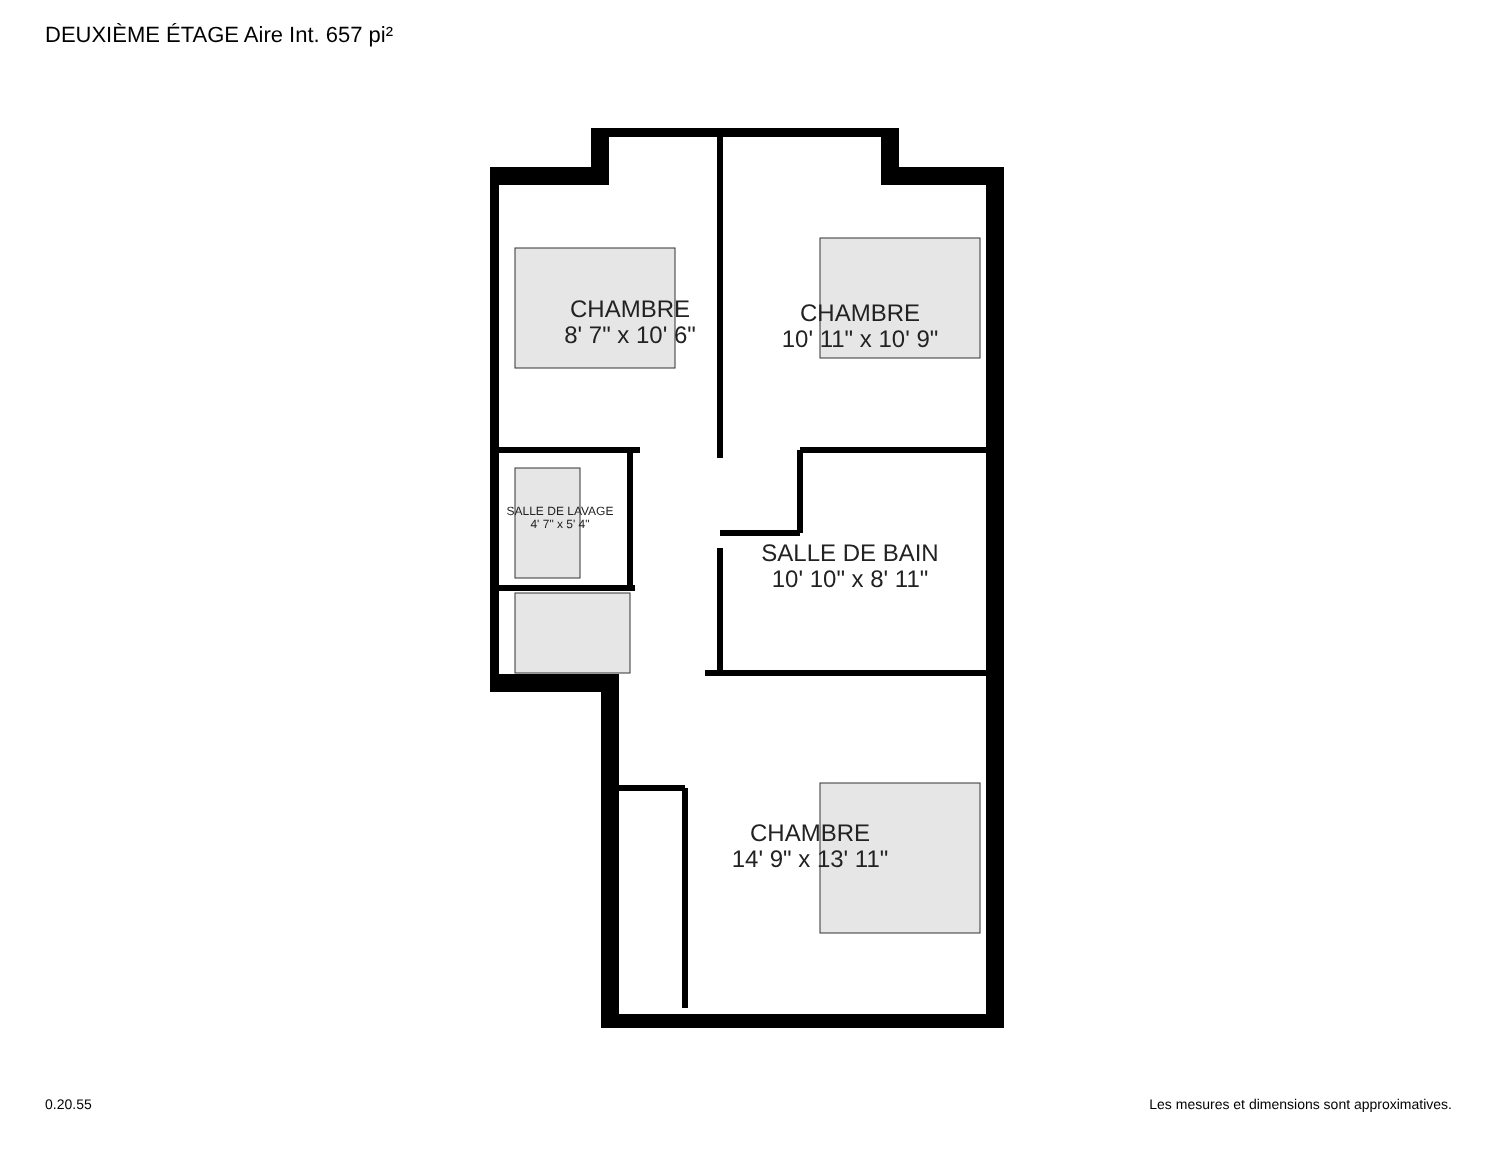DEUXIÈME ÉTAGE Aire Int. 657 pi²
CHAMBRE
8' 7" x 10' 6"
CHAMBRE
10' 11" x 10' 9"
SALLE DE LAVAGE
4' 7" x 5' 4"
SALLE DE BAIN
10' 10" x 8' 11"
CHAMBRE
14' 9" x 13' 11"
0.20.55
Les mesures et dimensions sont approximatives.